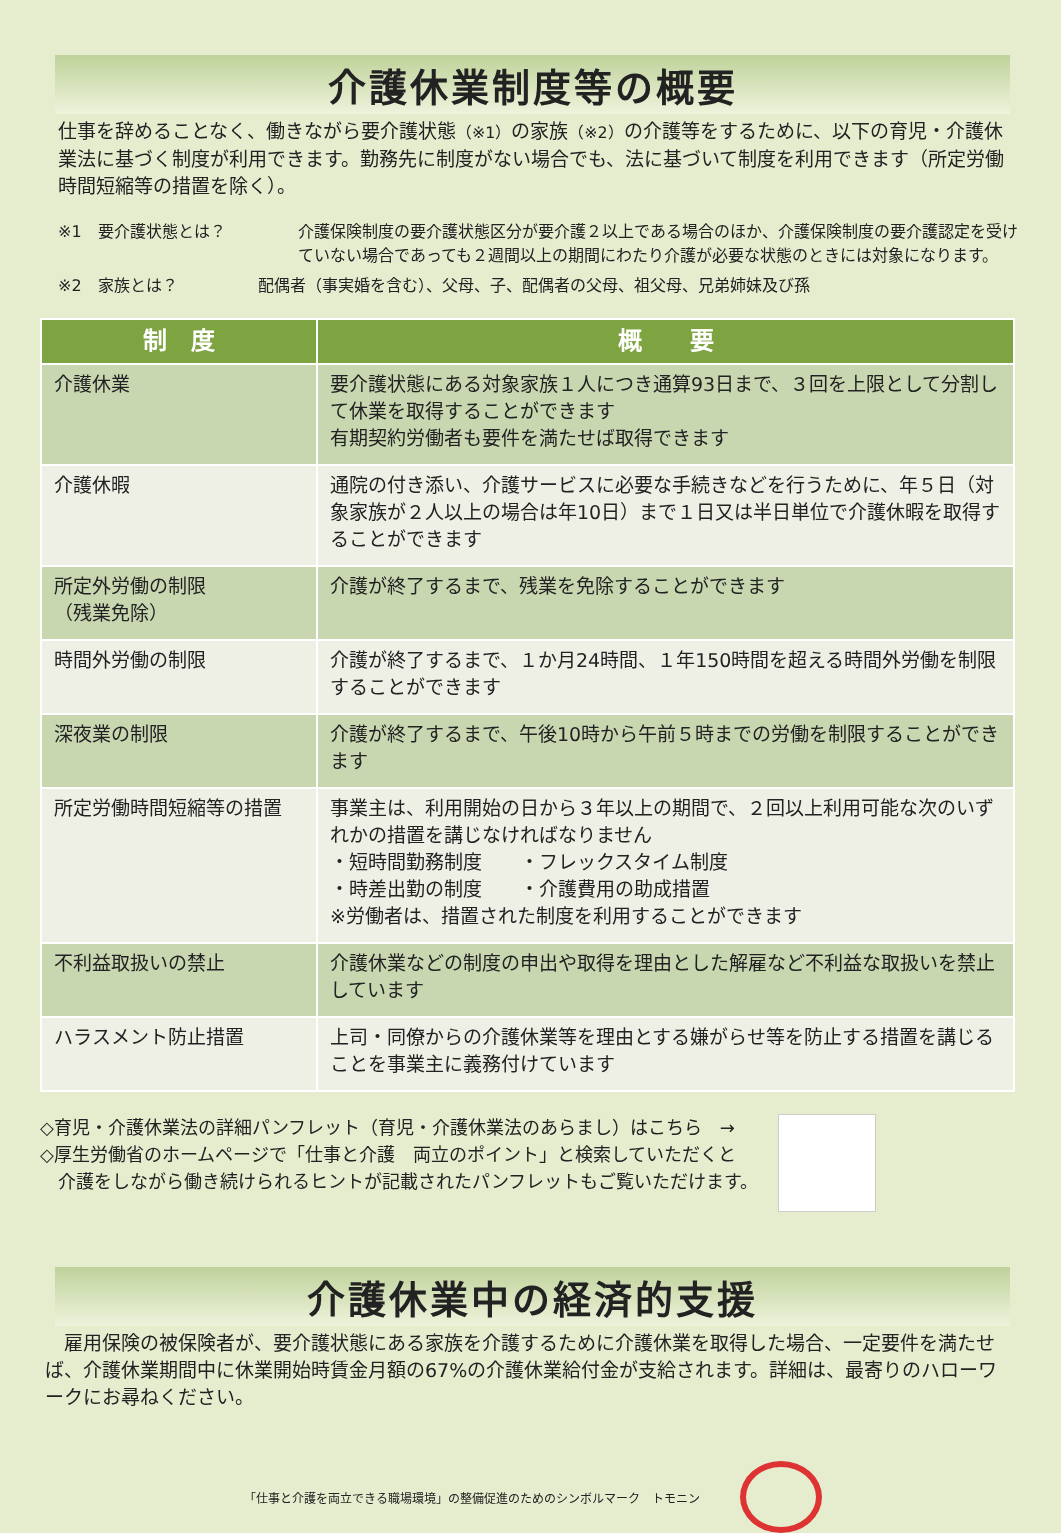介護休業制度等の概要
仕事を辞めることなく、働きながら要介護状態（※1）の家族（※2）の介護等をするために、以下の育児・介護休業法に基づく制度が利用できます。勤務先に制度がない場合でも、法に基づいて制度を利用できます（所定労働時間短縮等の措置を除く）。
※1　要介護状態とは？ 介護保険制度の要介護状態区分が要介護２以上である場合のほか、介護保険制度の要介護認定を受けていない場合であっても２週間以上の期間にわたり介護が必要な状態のときには対象になります。
※2　家族とは？ 配偶者（事実婚を含む）、父母、子、配偶者の父母、祖父母、兄弟姉妹及び孫
| 制 度 | 概 要 |
| --- | --- |
| 介護休業 | 要介護状態にある対象家族１人につき通算93日まで、３回を上限として分割して休業を取得することができます 有期契約労働者も要件を満たせば取得できます |
| 介護休暇 | 通院の付き添い、介護サービスに必要な手続きなどを行うために、年５日（対象家族が２人以上の場合は年10日）まで１日又は半日単位で介護休暇を取得することができます |
| 所定外労働の制限 （残業免除） | 介護が終了するまで、残業を免除することができます |
| 時間外労働の制限 | 介護が終了するまで、１か月24時間、１年150時間を超える時間外労働を制限することができます |
| 深夜業の制限 | 介護が終了するまで、午後10時から午前５時までの労働を制限することができます |
| 所定労働時間短縮等の措置 | 事業主は、利用開始の日から３年以上の期間で、２回以上利用可能な次のいずれかの措置を講じなければなりません ・短時間勤務制度 ・フレックスタイム制度 ・時差出勤の制度 ・介護費用の助成措置 ※労働者は、措置された制度を利用することができます |
| 不利益取扱いの禁止 | 介護休業などの制度の申出や取得を理由とした解雇など不利益な取扱いを禁止しています |
| ハラスメント防止措置 | 上司・同僚からの介護休業等を理由とする嫌がらせ等を防止する措置を講じることを事業主に義務付けています |
◇育児・介護休業法の詳細パンフレット（育児・介護休業法のあらまし）はこちら　→
◇厚生労働省のホームページで「仕事と介護　両立のポイント」と検索していただくと
　介護をしながら働き続けられるヒントが記載されたパンフレットもご覧いただけます。
介護休業中の経済的支援
　雇用保険の被保険者が、要介護状態にある家族を介護するために介護休業を取得した場合、一定要件を満たせば、介護休業期間中に休業開始時賃金月額の67%の介護休業給付金が支給されます。詳細は、最寄りのハローワークにお尋ねください。
「仕事と介護を両立できる職場環境」の整備促進のためのシンボルマーク　トモニン